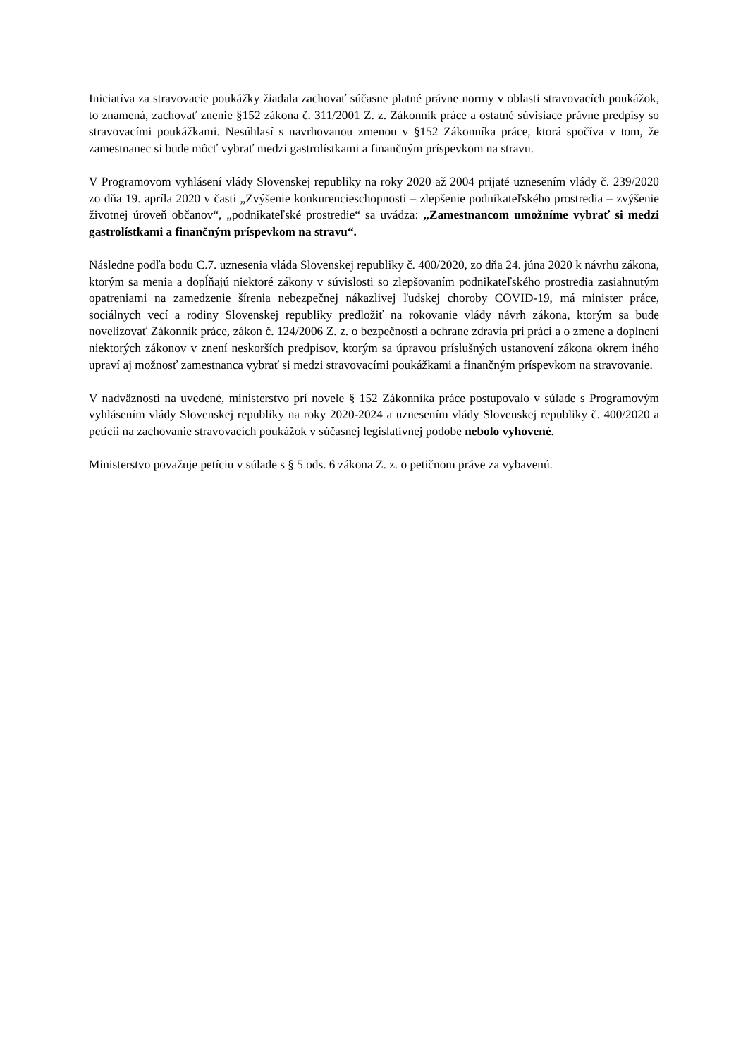Iniciatíva za stravovacie poukážky žiadala zachovať súčasne platné právne normy v oblasti stravovacích poukážok, to znamená, zachovať znenie §152 zákona č. 311/2001 Z. z. Zákonník práce a ostatné súvisiace právne predpisy so stravovacími poukážkami. Nesúhlasí s navrhovanou zmenou v §152 Zákonníka práce, ktorá spočíva v tom, že zamestnanec si bude môcť vybrať medzi gastrolístkami a finančným príspevkom na stravu.
V Programovom vyhlásení vlády Slovenskej republiky na roky 2020 až 2004 prijaté uznesením vlády č. 239/2020 zo dňa 19. apríla 2020 v časti „Zvýšenie konkurencieschopnosti – zlepšenie podnikateľského prostredia – zvýšenie životnej úroveň občanov“, „podnikateľské prostredie“ sa uvádza: „Zamestnancom umožníme vybrať si medzi gastrolístkami a finančným príspevkom na stravu“.
Následne podľa bodu C.7. uznesenia vláda Slovenskej republiky č. 400/2020, zo dňa 24. júna 2020 k návrhu zákona, ktorým sa menia a dopĺňajú niektoré zákony v súvislosti so zlepšovaním podnikateľského prostredia zasiahnutým opatreniami na zamedzenie šírenia nebezpečnej nákazlivej ľudskej choroby COVID-19, má minister práce, sociálnych vecí a rodiny Slovenskej republiky predložiť na rokovanie vlády návrh zákona, ktorým sa bude novelizovať Zákonník práce, zákon č. 124/2006 Z. z. o bezpečnosti a ochrane zdravia pri práci a o zmene a doplnení niektorých zákonov v znení neskorších predpisov, ktorým sa úpravou príslušných ustanovení zákona okrem iného upraví aj možnosť zamestnanca vybrať si medzi stravovacími poukážkami a finančným príspevkom na stravovanie.
V nadväznosti na uvedené, ministerstvo pri novele § 152 Zákonníka práce postupovalo v súlade s Programovým vyhlásením vlády Slovenskej republiky na roky 2020-2024 a uznesením vlády Slovenskej republiky č. 400/2020 a petícii na zachovanie stravovacích poukážok v súčasnej legislatívnej podobe nebolo vyhovené.
Ministerstvo považuje petíciu v súlade s § 5 ods. 6 zákona Z. z. o petičnom práve za vybavenú.